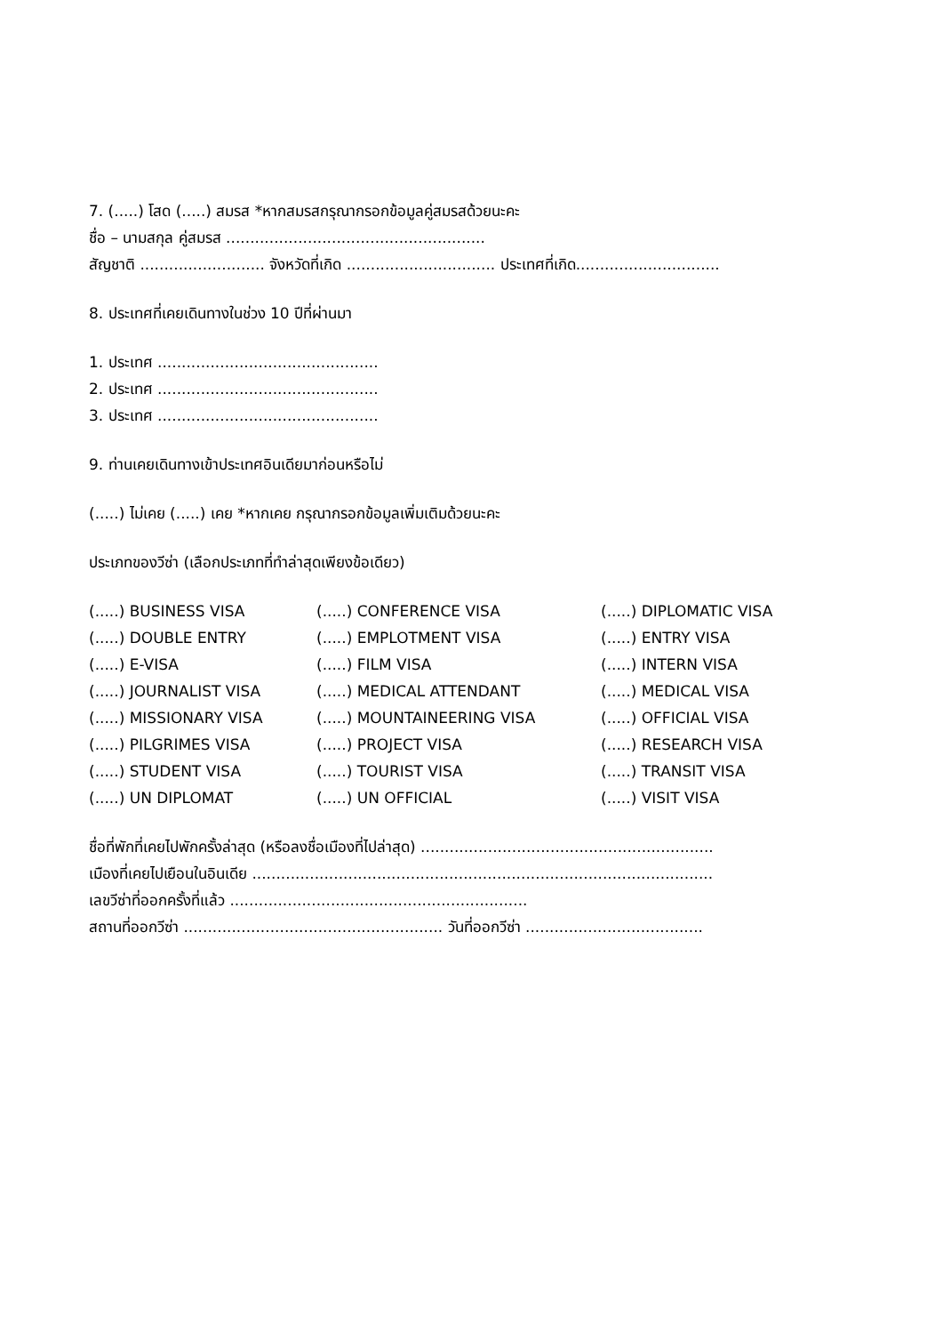7. (.....) โสด (.....) สมรส *หากสมรสกรุณากรอกข้อมูลคู่สมรสด้วยนะคะ
ชื่อ – นามสกุล คู่สมรส ......................................................
สัญชาติ .......................... จังหวัดที่เกิด ............................... ประเทศที่เกิด..............................
8. ประเทศที่เคยเดินทางในช่วง 10 ปีที่ผ่านมา
1. ประเทศ ..............................................
2. ประเทศ ..............................................
3. ประเทศ ..............................................
9. ท่านเคยเดินทางเข้าประเทศอินเดียมาก่อนหรือไม่
(.....) ไม่เคย (.....) เคย *หากเคย กรุณากรอกข้อมูลเพิ่มเติมด้วยนะคะ
ประเภทของวีซ่า (เลือกประเภทที่ทำล่าสุดเพียงข้อเดียว)
| (.....) BUSINESS VISA | (.....) CONFERENCE VISA | (.....) DIPLOMATIC VISA |
| (.....) DOUBLE ENTRY | (.....) EMPLOTMENT VISA | (.....) ENTRY VISA |
| (.....) E-VISA | (.....) FILM VISA | (.....) INTERN VISA |
| (.....) JOURNALIST VISA | (.....) MEDICAL ATTENDANT | (.....) MEDICAL VISA |
| (.....) MISSIONARY VISA | (.....) MOUNTAINEERING VISA | (.....) OFFICIAL VISA |
| (.....) PILGRIMES VISA | (.....) PROJECT VISA | (.....) RESEARCH VISA |
| (.....) STUDENT VISA | (.....) TOURIST VISA | (.....) TRANSIT VISA |
| (.....) UN DIPLOMAT | (.....) UN OFFICIAL | (.....) VISIT VISA |
ชื่อที่พักที่เคยไปพักครั้งล่าสุด (หรือลงชื่อเมืองที่ไปล่าสุด) .............................................................
เมืองที่เคยไปเยือนในอินเดีย ................................................................................................
เลขวีซ่าที่ออกครั้งที่แล้ว ..............................................................
สถานที่ออกวีซ่า ...................................................... วันที่ออกวีซ่า .....................................